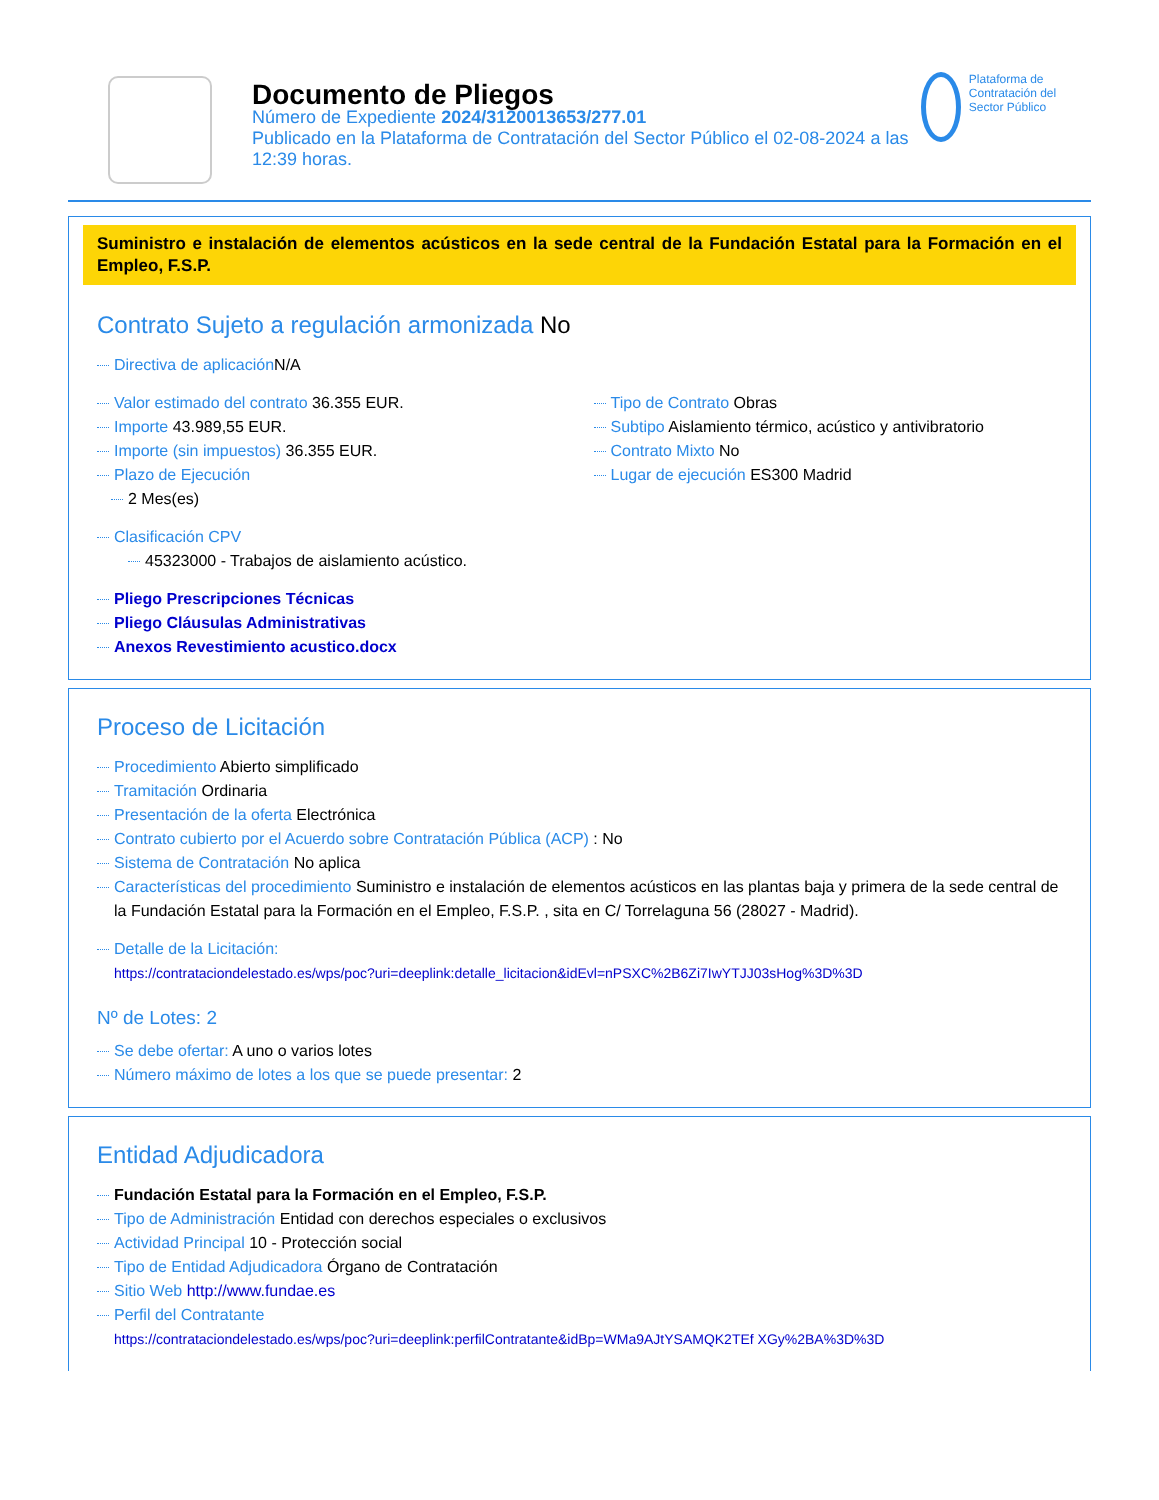Documento de Pliegos
Número de Expediente 2024/3120013653/277.01
Publicado en la Plataforma de Contratación del Sector Público el 02-08-2024 a las 12:39 horas.
Plataforma de Contratación del Sector Público
Suministro e instalación de elementos acústicos en la sede central de la Fundación Estatal para la Formación en el Empleo, F.S.P.
Contrato Sujeto a regulación armonizada No
Directiva de aplicación N/A
Valor estimado del contrato 36.355 EUR.
Importe 43.989,55 EUR.
Importe (sin impuestos) 36.355 EUR.
Plazo de Ejecución
2 Mes(es)
Tipo de Contrato Obras
Subtipo Aislamiento térmico, acústico y antivibratorio
Contrato Mixto No
Lugar de ejecución ES300 Madrid
Clasificación CPV
45323000 - Trabajos de aislamiento acústico.
Pliego Prescripciones Técnicas
Pliego Cláusulas Administrativas
Anexos Revestimiento acustico.docx
Proceso de Licitación
Procedimiento Abierto simplificado
Tramitación Ordinaria
Presentación de la oferta Electrónica
Contrato cubierto por el Acuerdo sobre Contratación Pública (ACP) : No
Sistema de Contratación No aplica
Características del procedimiento Suministro e instalación de elementos acústicos en las plantas baja y primera de la sede central de la Fundación Estatal para la Formación en el Empleo, F.S.P. , sita en C/ Torrelaguna 56 (28027 - Madrid).
Detalle de la Licitación:
https://contrataciondelestado.es/wps/poc?uri=deeplink:detalle_licitacion&idEvl=nPSXC%2B6Zi7IwYTJJ03sHog%3D%3D
Nº de Lotes: 2
Se debe ofertar: A uno o varios lotes
Número máximo de lotes a los que se puede presentar: 2
Entidad Adjudicadora
Fundación Estatal para la Formación en el Empleo, F.S.P.
Tipo de Administración Entidad con derechos especiales o exclusivos
Actividad Principal 10 - Protección social
Tipo de Entidad Adjudicadora Órgano de Contratación
Sitio Web http://www.fundae.es
Perfil del Contratante
https://contrataciondelestado.es/wps/poc?uri=deeplink:perfilContratante&idBp=WMa9AJtYSAMQK2TEf XGy%2BA%3D%3D